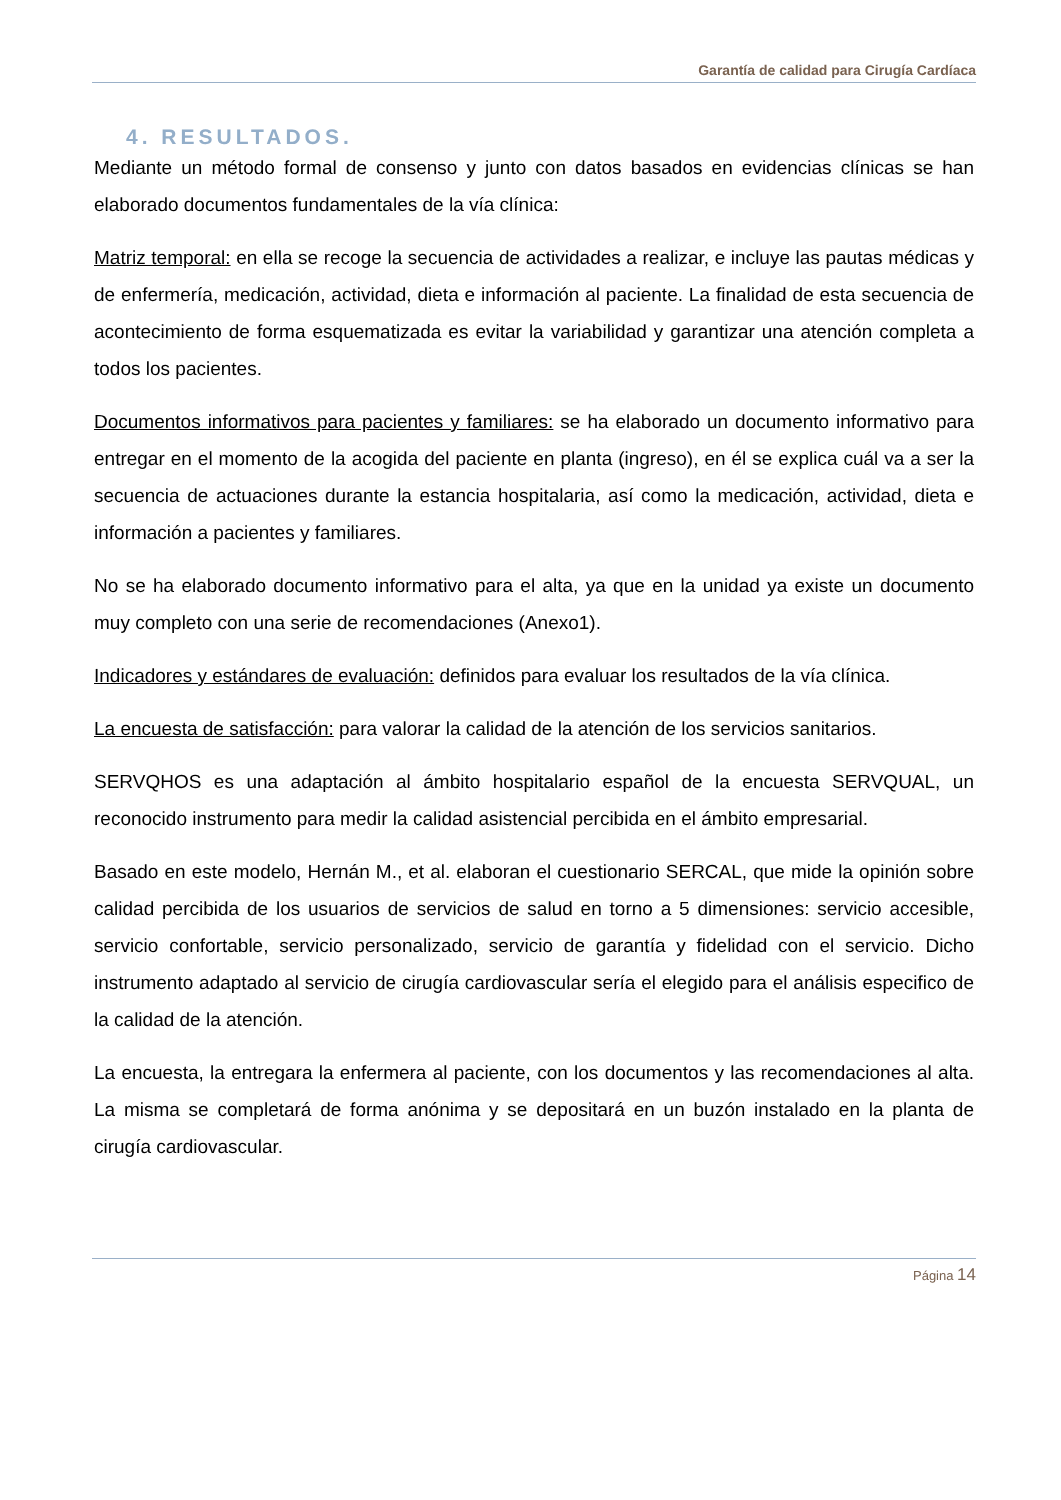Garantía de calidad para Cirugía Cardíaca
4. RESULTADOS.
Mediante un método formal de consenso y junto con datos basados en evidencias clínicas se han elaborado documentos fundamentales de la vía clínica:
Matriz temporal: en ella se recoge la secuencia de actividades a realizar, e incluye las pautas médicas y de enfermería, medicación, actividad, dieta e información al paciente. La finalidad de esta secuencia de acontecimiento de forma esquematizada es evitar la variabilidad y garantizar una atención completa a todos los pacientes.
Documentos informativos para pacientes y familiares: se ha elaborado un documento informativo para entregar en el momento de la acogida del paciente en planta (ingreso), en él se explica cuál va a ser la secuencia de actuaciones durante la estancia hospitalaria, así como la medicación, actividad, dieta e información a pacientes y familiares.
No se ha elaborado documento informativo para el alta, ya que en la unidad ya existe un documento muy completo con una serie de recomendaciones (Anexo1).
Indicadores y estándares de evaluación: definidos para evaluar los resultados de la vía clínica.
La encuesta de satisfacción: para valorar la calidad de la atención de los servicios sanitarios.
SERVQHOS es una adaptación al ámbito hospitalario español de la encuesta SERVQUAL, un reconocido instrumento para medir la calidad asistencial percibida en el ámbito empresarial.
Basado en este modelo, Hernán M., et al. elaboran el cuestionario SERCAL, que mide la opinión sobre calidad percibida de los usuarios de servicios de salud en torno a 5 dimensiones: servicio accesible, servicio confortable, servicio personalizado, servicio de garantía y fidelidad con el servicio. Dicho instrumento adaptado al servicio de cirugía cardiovascular sería el elegido para el análisis especifico de la calidad de la atención.
La encuesta, la entregara la enfermera al paciente, con los documentos y las recomendaciones al alta. La misma se completará de forma anónima y se depositará en un buzón instalado en la planta de cirugía cardiovascular.
Página 14